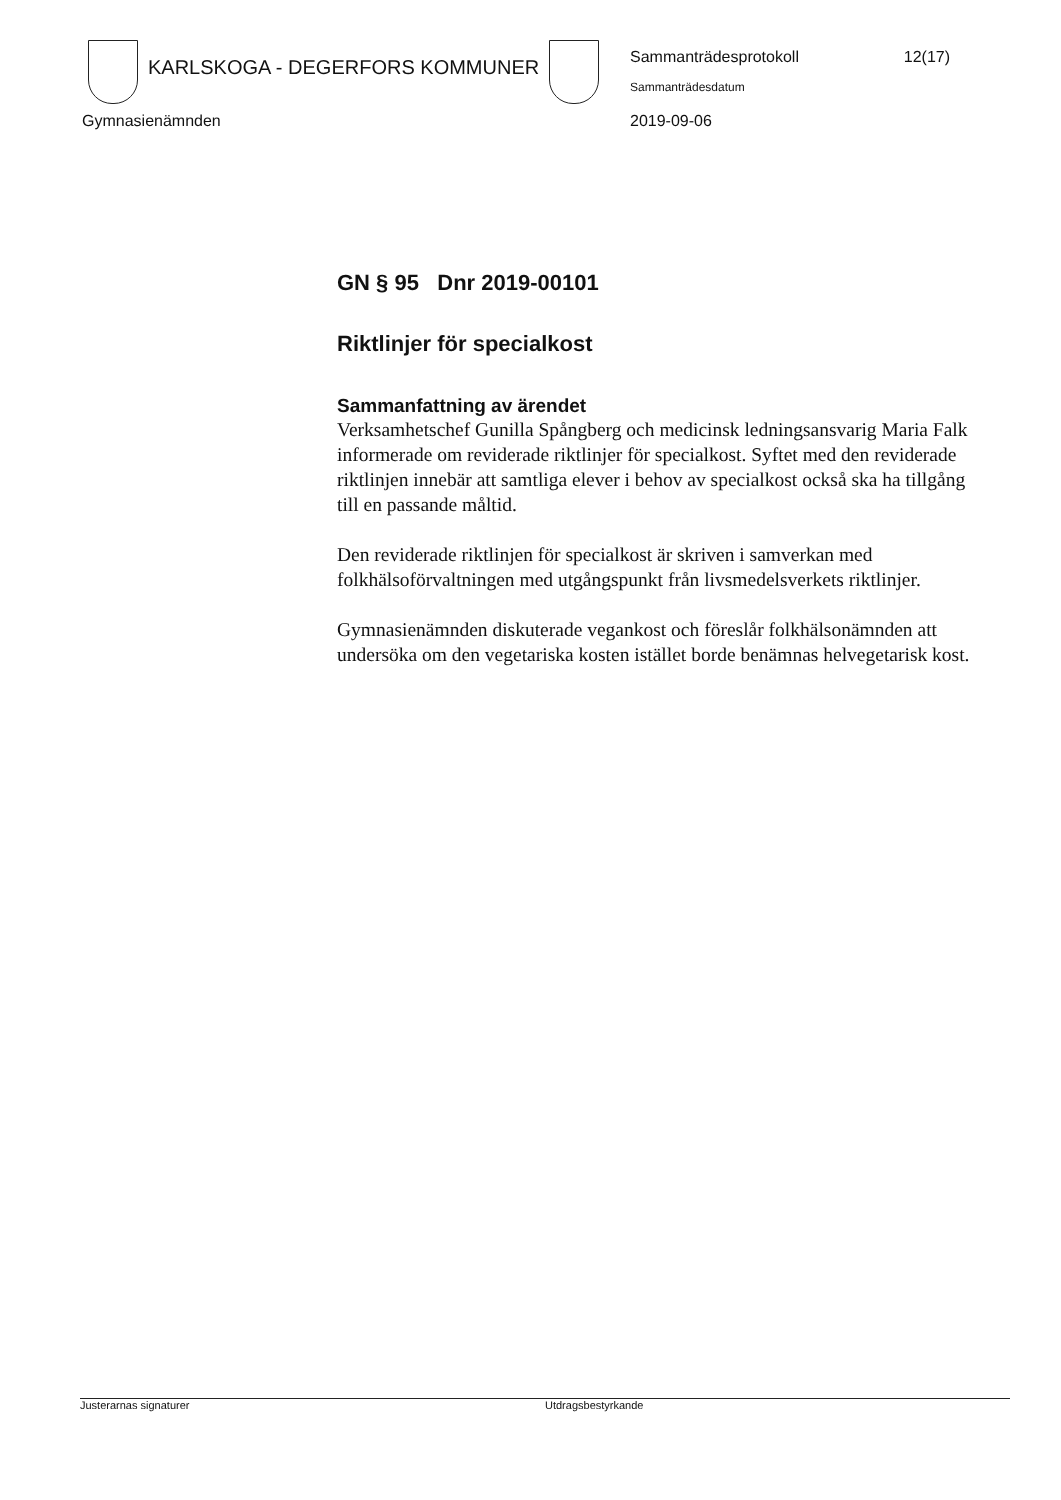KARLSKOGA - DEGERFORS KOMMUNER
Sammanträdesprotokoll 12(17)
Sammanträdesdatum
Gymnasienämnden 2019-09-06
GN § 95 Dnr 2019-00101
Riktlinjer för specialkost
Sammanfattning av ärendet
Verksamhetschef Gunilla Spångberg och medicinsk ledningsansvarig Maria Falk informerade om reviderade riktlinjer för specialkost. Syftet med den reviderade riktlinjen innebär att samtliga elever i behov av specialkost också ska ha tillgång till en passande måltid.
Den reviderade riktlinjen för specialkost är skriven i samverkan med folkhälsoförvaltningen med utgångspunkt från livsmedelsverkets riktlinjer.
Gymnasienämnden diskuterade vegankost och föreslår folkhälsonämnden att undersöka om den vegetariska kosten istället borde benämnas helvegetarisk kost.
Justerarnas signaturer Utdragsbestyrkande